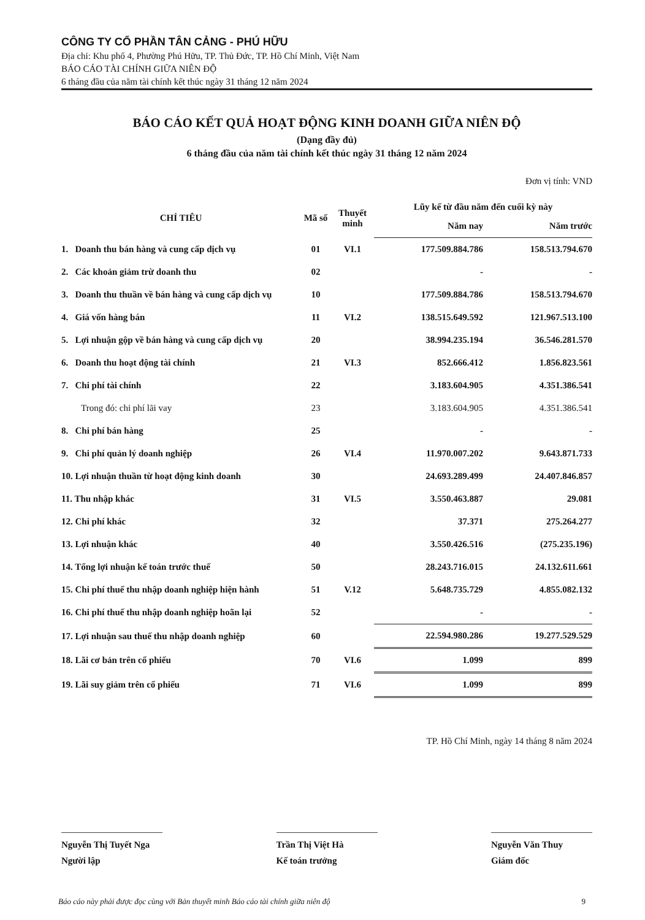CÔNG TY CỔ PHẦN TÂN CẢNG - PHÚ HỮU
Địa chỉ: Khu phố 4, Phường Phú Hữu, TP. Thủ Đức, TP. Hồ Chí Minh, Việt Nam
BÁO CÁO TÀI CHÍNH GIỮA NIÊN ĐỘ
6 tháng đầu của năm tài chính kết thúc ngày 31 tháng 12 năm 2024
BÁO CÁO KẾT QUẢ HOẠT ĐỘNG KINH DOANH GIỮA NIÊN ĐỘ
(Dạng đầy đủ)
6 tháng đầu của năm tài chính kết thúc ngày 31 tháng 12 năm 2024
Đơn vị tính: VND
| CHỈ TIÊU | Mã số | Thuyết minh | Lũy kế từ đầu năm đến cuối kỳ này | |
| --- | --- | --- | --- | --- |
| | | | Năm nay | Năm trước |
| 1. Doanh thu bán hàng và cung cấp dịch vụ | 01 | VI.1 | 177.509.884.786 | 158.513.794.670 |
| 2. Các khoản giảm trừ doanh thu | 02 | | - | - |
| 3. Doanh thu thuần về bán hàng và cung cấp dịch vụ | 10 | | 177.509.884.786 | 158.513.794.670 |
| 4. Giá vốn hàng bán | 11 | VI.2 | 138.515.649.592 | 121.967.513.100 |
| 5. Lợi nhuận gộp về bán hàng và cung cấp dịch vụ | 20 | | 38.994.235.194 | 36.546.281.570 |
| 6. Doanh thu hoạt động tài chính | 21 | VI.3 | 852.666.412 | 1.856.823.561 |
| 7. Chi phí tài chính | 22 | | 3.183.604.905 | 4.351.386.541 |
| Trong đó: chi phí lãi vay | 23 | | 3.183.604.905 | 4.351.386.541 |
| 8. Chi phí bán hàng | 25 | | - | - |
| 9. Chi phí quản lý doanh nghiệp | 26 | VI.4 | 11.970.007.202 | 9.643.871.733 |
| 10. Lợi nhuận thuần từ hoạt động kinh doanh | 30 | | 24.693.289.499 | 24.407.846.857 |
| 11. Thu nhập khác | 31 | VI.5 | 3.550.463.887 | 29.081 |
| 12. Chi phí khác | 32 | | 37.371 | 275.264.277 |
| 13. Lợi nhuận khác | 40 | | 3.550.426.516 | (275.235.196) |
| 14. Tổng lợi nhuận kế toán trước thuế | 50 | | 28.243.716.015 | 24.132.611.661 |
| 15. Chi phí thuế thu nhập doanh nghiệp hiện hành | 51 | V.12 | 5.648.735.729 | 4.855.082.132 |
| 16. Chi phí thuế thu nhập doanh nghiệp hoãn lại | 52 | | - | - |
| 17. Lợi nhuận sau thuế thu nhập doanh nghiệp | 60 | | 22.594.980.286 | 19.277.529.529 |
| 18. Lãi cơ bản trên cổ phiếu | 70 | VI.6 | 1.099 | 899 |
| 19. Lãi suy giảm trên cổ phiếu | 71 | VI.6 | 1.099 | 899 |
TP. Hồ Chí Minh, ngày 14 tháng 8 năm 2024
Nguyễn Thị Tuyết Nga
Người lập
Trần Thị Việt Hà
Kế toán trưởng
Nguyễn Văn Thuy
Giám đốc
Báo cáo này phải được đọc cùng với Bản thuyết minh Báo cáo tài chính giữa niên độ 9